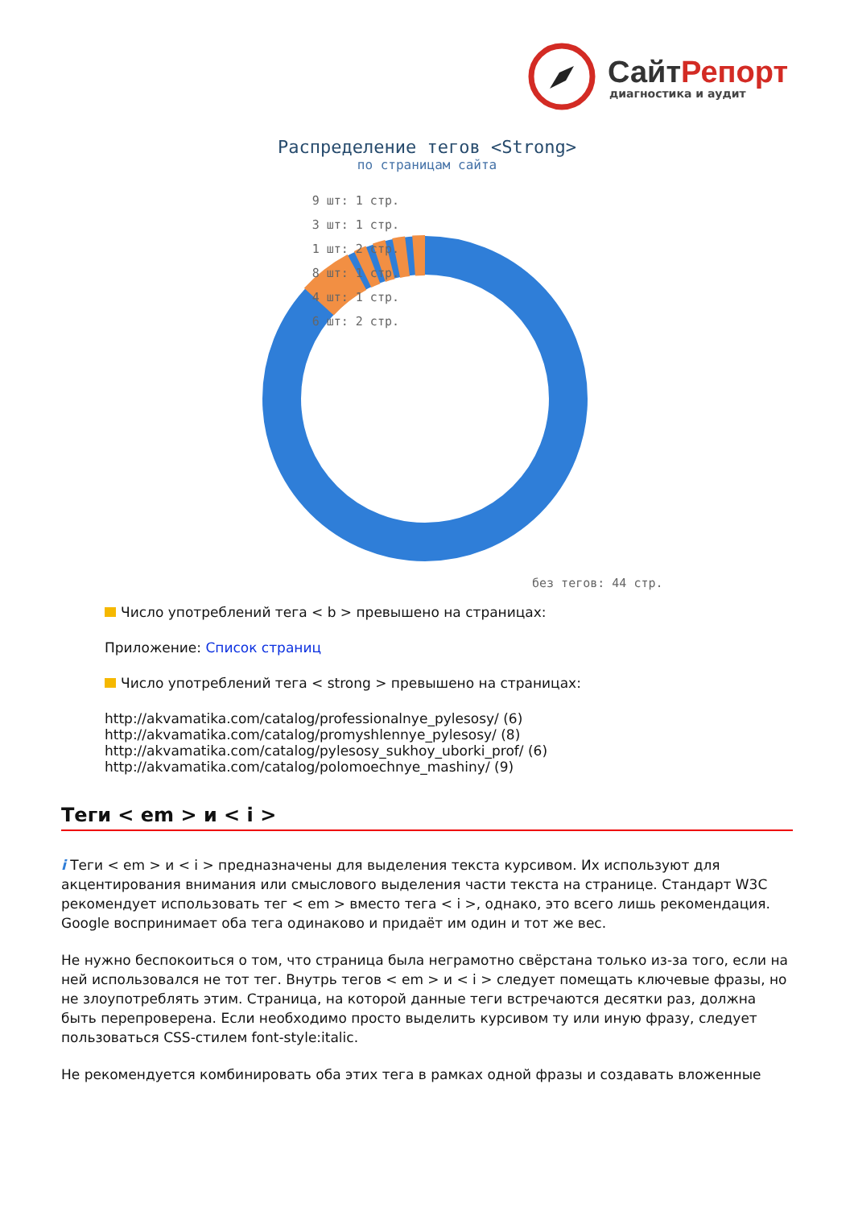СайтРепорт
диагностика и аудит
Распределение тегов <Strong>
по страницам сайта
9 шт: 1 стр.
3 шт: 1 стр.
1 шт: 2 стр.
8 шт: 1 стр.
4 шт: 1 стр.
6 шт: 2 стр.
без тегов: 44 стр.
Число употреблений тега < b > превышено на страницах:
Приложение: Список страниц
Число употреблений тега < strong > превышено на страницах:
http://akvamatika.com/catalog/professionalnye_pylesosy/ (6)
http://akvamatika.com/catalog/promyshlennye_pylesosy/ (8)
http://akvamatika.com/catalog/pylesosy_sukhoy_uborki_prof/ (6)
http://akvamatika.com/catalog/polomoechnye_mashiny/ (9)
Теги < em > и < i >
i Теги < em > и < i > предназначены для выделения текста курсивом. Их используют для акцентирования внимания или смыслового выделения части текста на странице. Стандарт W3C рекомендует использовать тег < em > вместо тега < i >, однако, это всего лишь рекомендация. Google воспринимает оба тега одинаково и придаёт им один и тот же вес.
Не нужно беспокоиться о том, что страница была неграмотно свёрстана только из-за того, если на ней использовался не тот тег. Внутрь тегов < em > и < i > следует помещать ключевые фразы, но не злоупотреблять этим. Страница, на которой данные теги встречаются десятки раз, должна быть перепроверена. Если необходимо просто выделить курсивом ту или иную фразу, следует пользоваться CSS-стилем font-style:italic.
Не рекомендуется комбинировать оба этих тега в рамках одной фразы и создавать вложенные